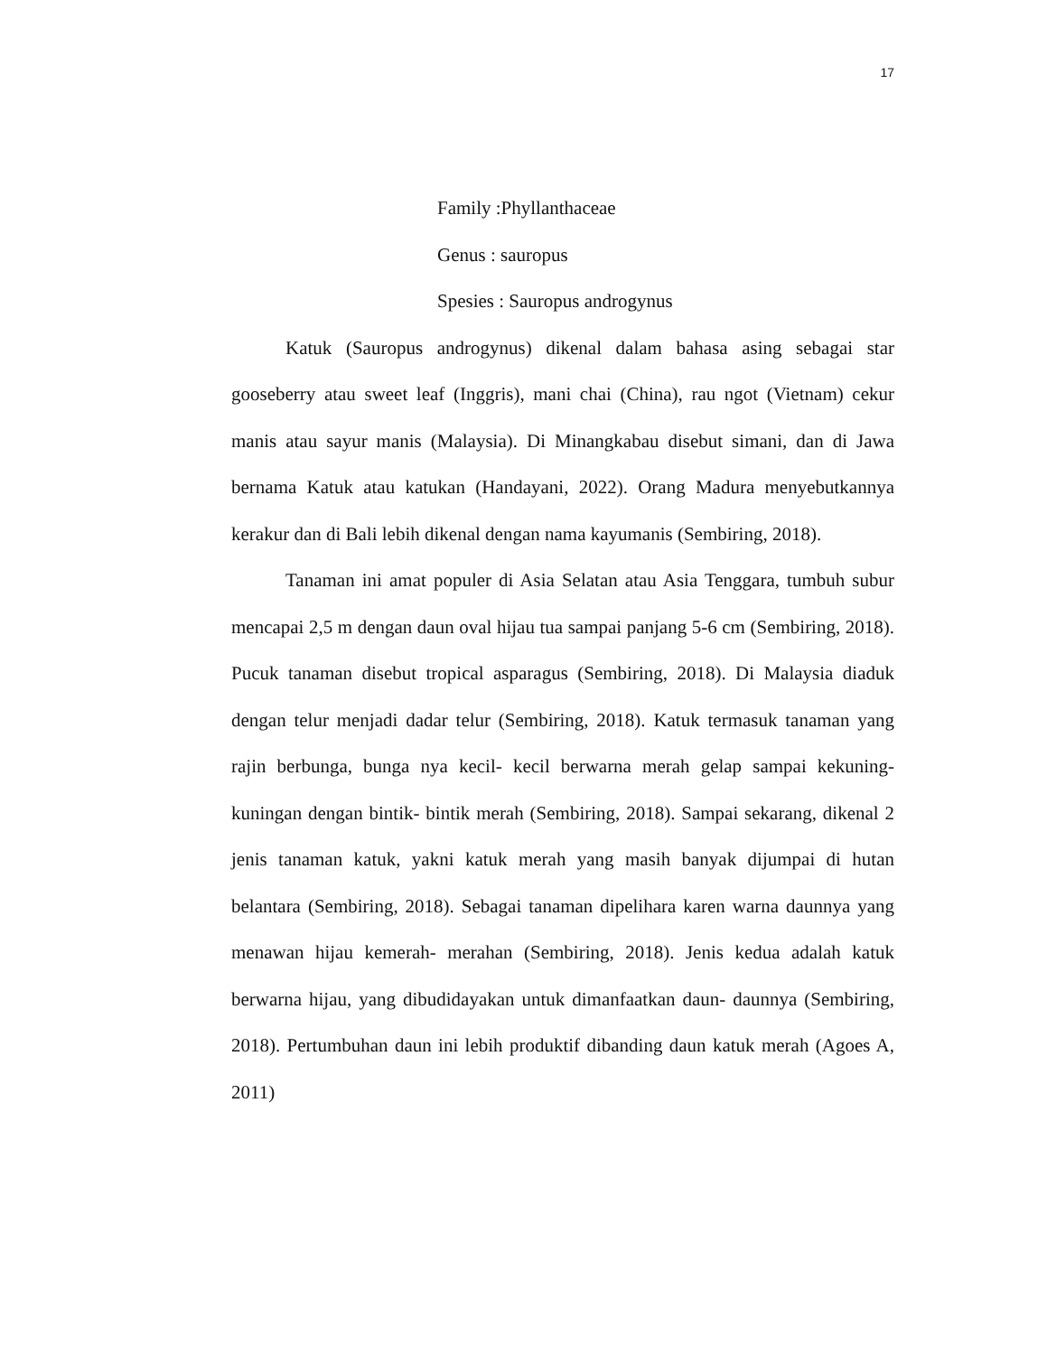17
Family :Phyllanthaceae
Genus : sauropus
Spesies : Sauropus androgynus
Katuk (Sauropus androgynus) dikenal dalam bahasa asing sebagai star gooseberry atau sweet leaf (Inggris), mani chai (China), rau ngot (Vietnam) cekur manis atau sayur manis (Malaysia). Di Minangkabau disebut simani, dan di Jawa bernama Katuk atau katukan (Handayani, 2022). Orang Madura menyebutkannya kerakur dan di Bali lebih dikenal dengan nama kayumanis (Sembiring, 2018).
Tanaman ini amat populer di Asia Selatan atau Asia Tenggara, tumbuh subur mencapai 2,5 m dengan daun oval hijau tua sampai panjang 5-6 cm (Sembiring, 2018). Pucuk tanaman disebut tropical asparagus (Sembiring, 2018). Di Malaysia diaduk dengan telur menjadi dadar telur (Sembiring, 2018). Katuk termasuk tanaman yang rajin berbunga, bunga nya kecil- kecil berwarna merah gelap sampai kekuning- kuningan dengan bintik- bintik merah (Sembiring, 2018). Sampai sekarang, dikenal 2 jenis tanaman katuk, yakni katuk merah yang masih banyak dijumpai di hutan belantara (Sembiring, 2018). Sebagai tanaman dipelihara karen warna daunnya yang menawan hijau kemerah- merahan (Sembiring, 2018). Jenis kedua adalah katuk berwarna hijau, yang dibudidayakan untuk dimanfaatkan daun- daunnya (Sembiring, 2018). Pertumbuhan daun ini lebih produktif dibanding daun katuk merah (Agoes A, 2011)